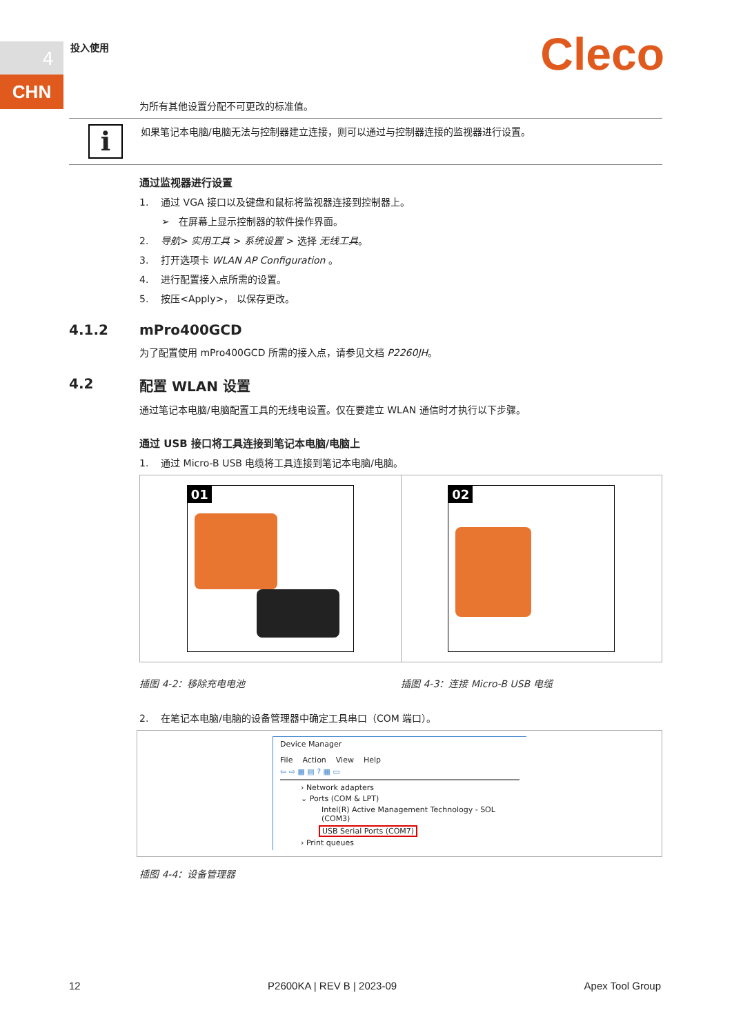4
CHN
投入使用 Cleco
为所有其他设置分配不可更改的标准值。
i
如果笔记本电脑/电脑无法与控制器建立连接，则可以通过与控制器连接的监视器进行设置。
通过监视器进行设置
1. 通过 VGA 接口以及键盘和鼠标将监视器连接到控制器上。
➢ 在屏幕上显示控制器的软件操作界面。
2. 导航> 实用工具 > 系统设置 > 选择 无线工具。
3. 打开选项卡 WLAN AP Configuration 。
4. 进行配置接入点所需的设置。
5. 按压<Apply>， 以保存更改。
4.1.2 mPro400GCD
为了配置使用 mPro400GCD 所需的接入点，请参见文档 P2260JH。
4.2 配置 WLAN 设置
通过笔记本电脑/电脑配置工具的无线电设置。仅在要建立 WLAN 通信时才执行以下步骤。
通过 USB 接口将工具连接到笔记本电脑/电脑上
1. 通过 Micro-B USB 电缆将工具连接到笔记本电脑/电脑。
01 02
插图 4-2：移除充电电池 插图 4-3：连接 Micro-B USB 电缆
2. 在笔记本电脑/电脑的设备管理器中确定工具串口（COM 端口）。
Device Manager
File Action View Help
⇦ ⇨ ▦ ▤ ? ▦ ▭
› Network adapters
⌄ Ports (COM & LPT)
Intel(R) Active Management Technology - SOL (COM3)
USB Serial Ports (COM7)
› Print queues
插图 4-4：设备管理器
12 P2600KA | REV B | 2023-09 Apex Tool Group